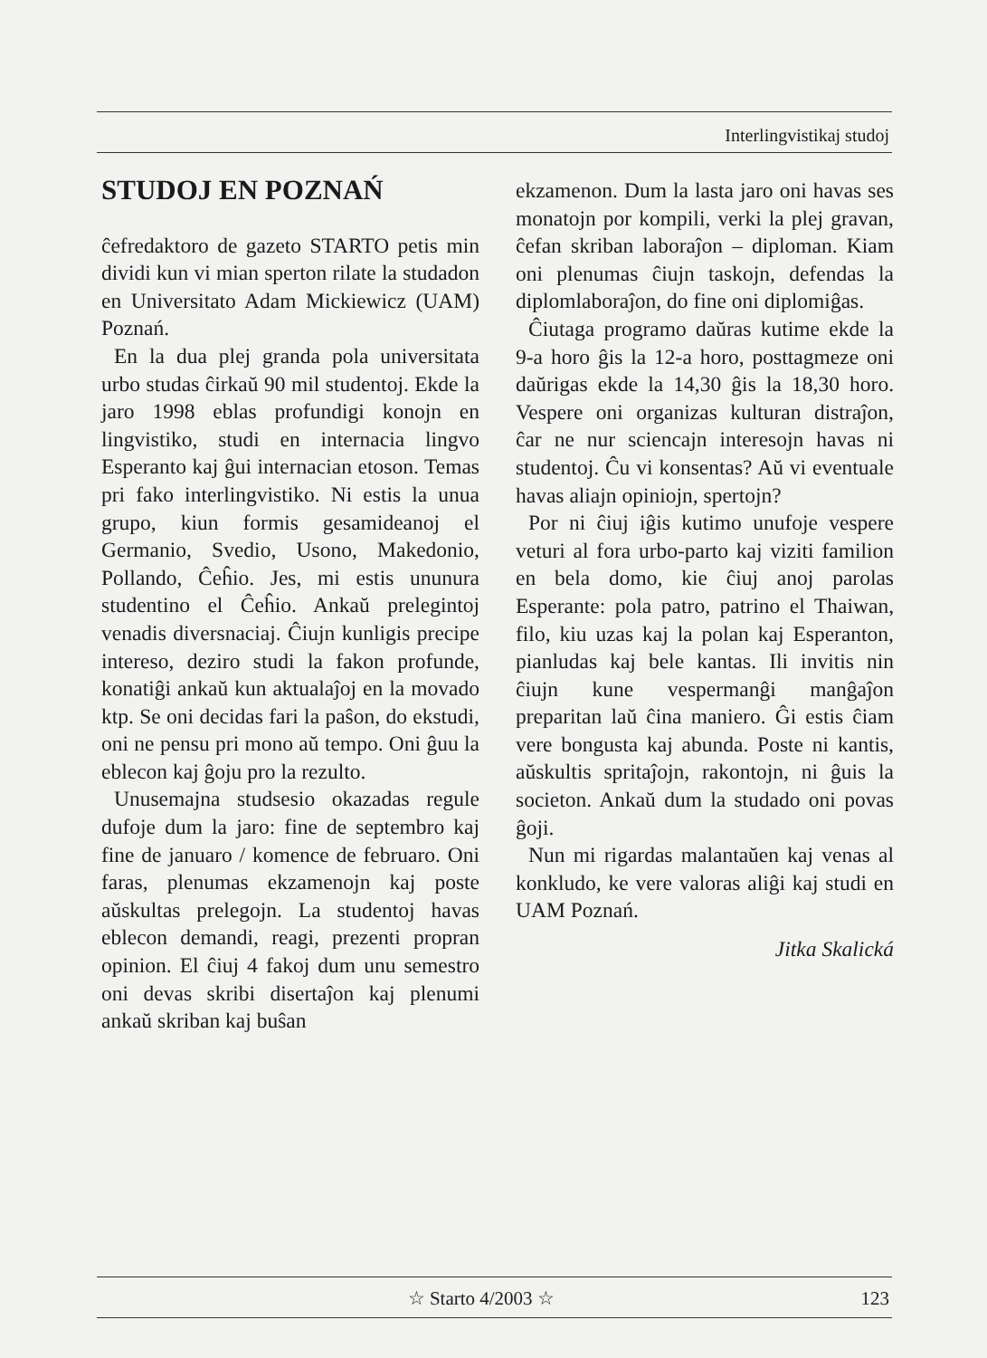Interlingvistikaj studoj
STUDOJ EN POZNAŃ
ĉefredaktoro de gazeto STARTO petis min dividi kun vi mian sperton rilate la studadon en Universitato Adam Mickiewicz (UAM) Poznań.
En la dua plej granda pola universitata urbo studas ĉirkaŭ 90 mil studentoj. Ekde la jaro 1998 eblas profundigi konojn en lingvistiko, studi en internacia lingvo Esperanto kaj ĝui internacian etoson. Temas pri fako interlingvistiko. Ni estis la unua grupo, kiun formis gesamideanoj el Germanio, Svedio, Usono, Makedonio, Pollando, Ĉeĥio. Jes, mi estis ununura studentino el Ĉeĥio. Ankaŭ prelegintoj venadis diversnaciaj. Ĉiujn kunligis precipe intereso, deziro studi la fakon profunde, konatiĝi ankaŭ kun aktualaĵoj en la movado ktp. Se oni decidas fari la paŝon, do ekstudi, oni ne pensu pri mono aŭ tempo. Oni ĝuu la eblecon kaj ĝoju pro la rezulto.
Unusemajna studsesio okazadas regule dufoje dum la jaro: fine de septembro kaj fine de januaro / komence de februaro. Oni faras, plenumas ekzamenojn kaj poste aŭskultas prelegojn. La studentoj havas eblecon demandi, reagi, prezenti propran opinion. El ĉiuj 4 fakoj dum unu semestro oni devas skribi disertaĵon kaj plenumi ankaŭ skriban kaj buŝan
ekzamenon. Dum la lasta jaro oni havas ses monatojn por kompili, verki la plej gravan, ĉefan skriban laboraĵon – diploman. Kiam oni plenumas ĉiujn taskojn, defendas la diplomlaboraĵon, do fine oni diplomiĝas.
Ĉiutaga programo daŭras kutime ekde la 9-a horo ĝis la 12-a horo, posttagmeze oni daŭrigas ekde la 14,30 ĝis la 18,30 horo. Vespere oni organizas kulturan distraĵon, ĉar ne nur sciencajn interesojn havas ni studentoj. Ĉu vi konsentas? Aŭ vi eventuale havas aliajn opiniojn, spertojn?
Por ni ĉiuj iĝis kutimo unufoje vespere veturi al fora urbo-parto kaj viziti familion en bela domo, kie ĉiuj anoj parolas Esperante: pola patro, patrino el Thaiwan, filo, kiu uzas kaj la polan kaj Esperanton, pianludas kaj bele kantas. Ili invitis nin ĉiujn kune vespermanĝi manĝaĵon preparitan laŭ ĉina maniero. Ĝi estis ĉiam vere bongusta kaj abunda. Poste ni kantis, aŭskultis spritaĵojn, rakontojn, ni ĝuis la societon. Ankaŭ dum la studado oni povas ĝoji.
Nun mi rigardas malantaŭen kaj venas al konkludo, ke vere valoras aliĝi kaj studi en UAM Poznań.
Jitka Skalická
☆ Starto 4/2003 ☆ 123